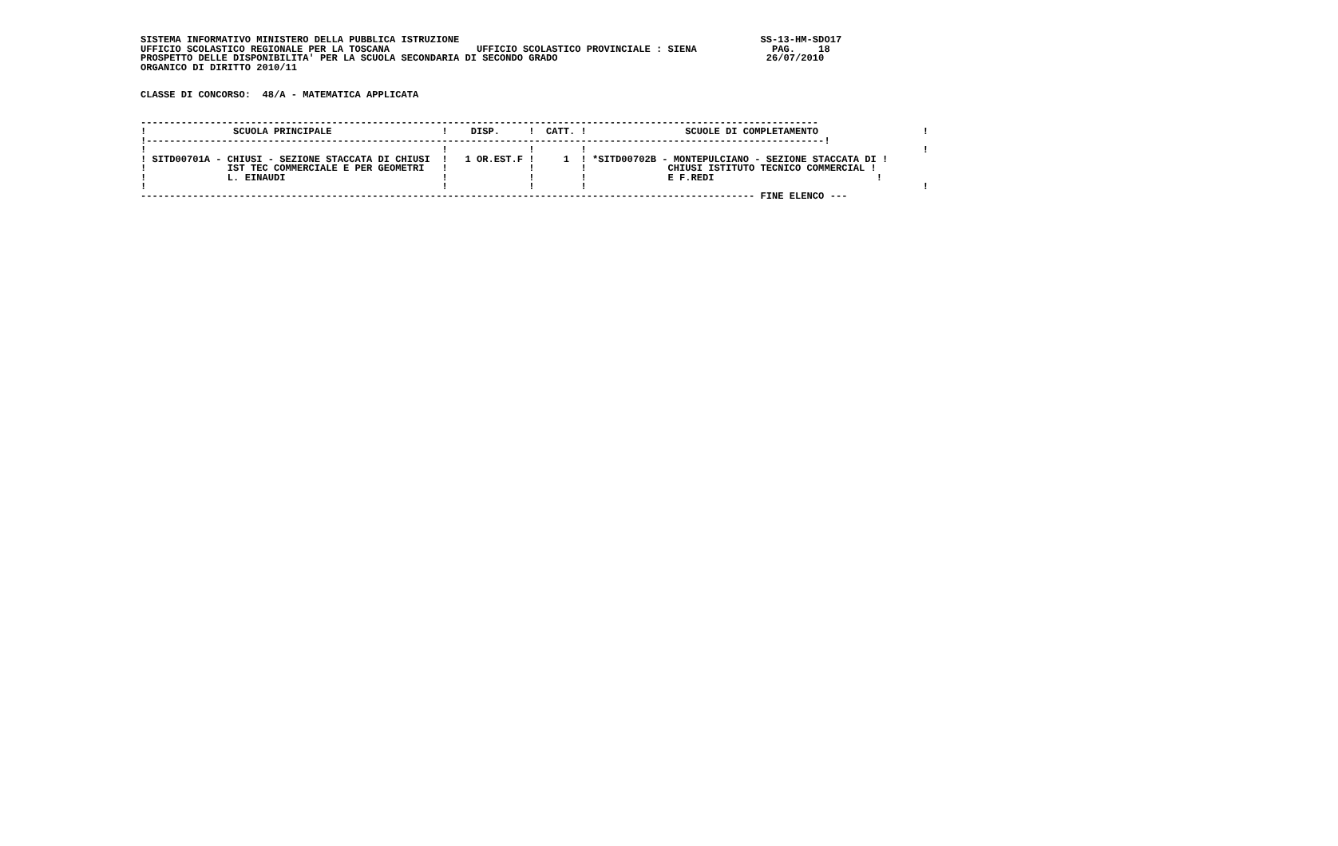SISTEMA INFORMATIVO MINISTERO DELLA PUBBLICA ISTRUZIONE                                                    SS-13-HM-SDO17
UFFICIO SCOLASTICO REGIONALE PER LA TOSCANA               UFFICIO SCOLASTICO PROVINCIALE : SIENA             PAG.    18
PROSPETTO DELLE DISPONIBILITA' PER LA SCUOLA SECONDARIA DI SECONDO GRADO                                    26/07/2010
ORGANICO DI DIRITTO 2010/11


CLASSE DI CONCORSO:  48/A - MATEMATICA APPLICATA


---------------------------------------------------------------------------------------------------------------------
!               SCUOLA PRINCIPALE                   !    DISP.     !  CATT. !                 SCUOLE DI COMPLETAMENTO                  !
!---------------------------------------------------------------------------------------------------------------------!
!                                                   !              !        !                                                          !
! SITD00701A - CHIUSI - SEZIONE STACCATA DI CHIUSI  !   1 OR.EST.F !     1  ! *SITD00702B - MONTEPULCIANO - SEZIONE STACCATA DI !
!              IST TEC COMMERCIALE E PER GEOMETRI   !              !        !              CHIUSI ISTITUTO TECNICO COMMERCIAL !
!              L. EINAUDI                           !              !        !              E F.REDI                            !
!                                                   !              !        !                                                          !
---------------------------------------------------------------------------------------------------------- FINE ELENCO ---